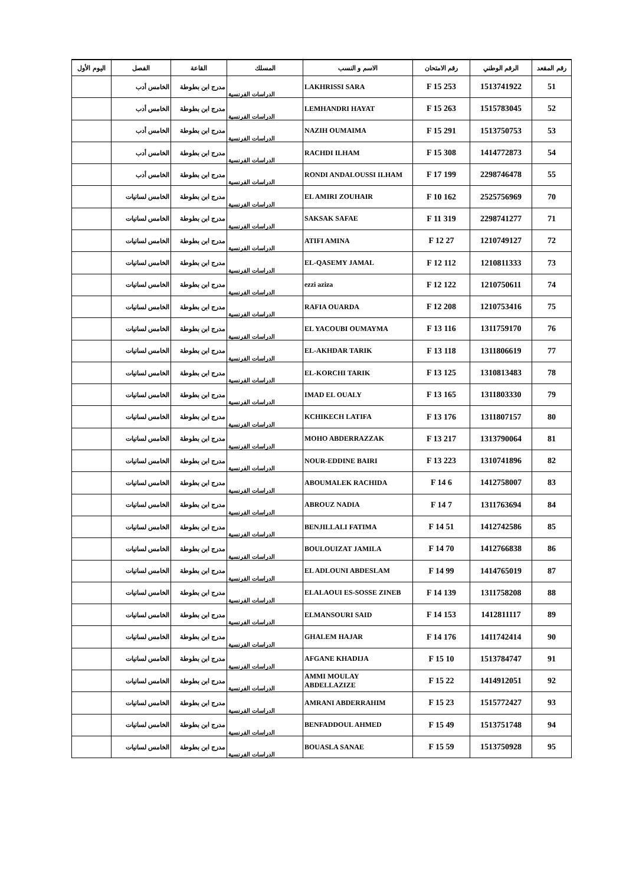| رقم المقعد | الرقم الوطني | رقم الامتحان | الاسم و النسب | المسلك | القاعة | الفصل | اليوم الأول |
| --- | --- | --- | --- | --- | --- | --- | --- |
| 51 | 1513741922 | 253 F 15 | LAKHRISSI SARA | الدراسات الفرنسية | مدرج ابن بطوطة | الخامس أدب | |
| 52 | 1515783045 | 263 F 15 | LEMHANDRI HAYAT | الدراسات الفرنسية | مدرج ابن بطوطة | الخامس أدب | |
| 53 | 1513750753 | 291 F 15 | NAZIH OUMAIMA | الدراسات الفرنسية | مدرج ابن بطوطة | الخامس أدب | |
| 54 | 1414772873 | 308 F 15 | RACHDI ILHAM | الدراسات الفرنسية | مدرج ابن بطوطة | الخامس أدب | |
| 55 | 2298746478 | 199 F 17 | RONDI ANDALOUSSI ILHAM | الدراسات الفرنسية | مدرج ابن بطوطة | الخامس أدب | |
| 70 | 2525756969 | 162 F 10 | EL AMIRI ZOUHAIR | الدراسات الفرنسية | مدرج ابن بطوطة | الخامس لسانيات | |
| 71 | 2298741277 | 319 F 11 | SAKSAK SAFAE | الدراسات الفرنسية | مدرج ابن بطوطة | الخامس لسانيات | |
| 72 | 1210749127 | 27 F 12 | ATIFI AMINA | الدراسات الفرنسية | مدرج ابن بطوطة | الخامس لسانيات | |
| 73 | 1210811333 | 112 F 12 | EL-QASEMY JAMAL | الدراسات الفرنسية | مدرج ابن بطوطة | الخامس لسانيات | |
| 74 | 1210750611 | 122 F 12 | ezzi aziza | الدراسات الفرنسية | مدرج ابن بطوطة | الخامس لسانيات | |
| 75 | 1210753416 | 208 F 12 | RAFIA OUARDA | الدراسات الفرنسية | مدرج ابن بطوطة | الخامس لسانيات | |
| 76 | 1311759170 | 116 F 13 | EL YACOUBI OUMAYMA | الدراسات الفرنسية | مدرج ابن بطوطة | الخامس لسانيات | |
| 77 | 1311806619 | 118 F 13 | EL-AKHDAR TARIK | الدراسات الفرنسية | مدرج ابن بطوطة | الخامس لسانيات | |
| 78 | 1310813483 | 125 F 13 | EL-KORCHI TARIK | الدراسات الفرنسية | مدرج ابن بطوطة | الخامس لسانيات | |
| 79 | 1311803330 | 165 F 13 | IMAD EL OUALY | الدراسات الفرنسية | مدرج ابن بطوطة | الخامس لسانيات | |
| 80 | 1311807157 | 176 F 13 | KCHIKECH LATIFA | الدراسات الفرنسية | مدرج ابن بطوطة | الخامس لسانيات | |
| 81 | 1313790064 | 217 F 13 | MOHO ABDERRAZZAK | الدراسات الفرنسية | مدرج ابن بطوطة | الخامس لسانيات | |
| 82 | 1310741896 | 223 F 13 | NOUR-EDDINE BAIRI | الدراسات الفرنسية | مدرج ابن بطوطة | الخامس لسانيات | |
| 83 | 1412758007 | 6 F 14 | ABOUMALEK RACHIDA | الدراسات الفرنسية | مدرج ابن بطوطة | الخامس لسانيات | |
| 84 | 1311763694 | 7 F 14 | ABROUZ NADIA | الدراسات الفرنسية | مدرج ابن بطوطة | الخامس لسانيات | |
| 85 | 1412742586 | 51 F 14 | BENJILLALI FATIMA | الدراسات الفرنسية | مدرج ابن بطوطة | الخامس لسانيات | |
| 86 | 1412766838 | 70 F 14 | BOULOUIZAT JAMILA | الدراسات الفرنسية | مدرج ابن بطوطة | الخامس لسانيات | |
| 87 | 1414765019 | 99 F 14 | EL ADLOUNI ABDESLAM | الدراسات الفرنسية | مدرج ابن بطوطة | الخامس لسانيات | |
| 88 | 1311758208 | 139 F 14 | ELALAOUI ES-SOSSE ZINEB | الدراسات الفرنسية | مدرج ابن بطوطة | الخامس لسانيات | |
| 89 | 1412811117 | 153 F 14 | ELMANSOURI SAID | الدراسات الفرنسية | مدرج ابن بطوطة | الخامس لسانيات | |
| 90 | 1411742414 | 176 F 14 | GHALEM HAJAR | الدراسات الفرنسية | مدرج ابن بطوطة | الخامس لسانيات | |
| 91 | 1513784747 | 10 F 15 | AFGANE KHADIJA | الدراسات الفرنسية | مدرج ابن بطوطة | الخامس لسانيات | |
| 92 | 1414912051 | 22 F 15 | AMMI MOULAY ABDELLAZIZE | الدراسات الفرنسية | مدرج ابن بطوطة | الخامس لسانيات | |
| 93 | 1515772427 | 23 F 15 | AMRANI ABDERRAHIM | الدراسات الفرنسية | مدرج ابن بطوطة | الخامس لسانيات | |
| 94 | 1513751748 | 49 F 15 | BENFADDOUL AHMED | الدراسات الفرنسية | مدرج ابن بطوطة | الخامس لسانيات | |
| 95 | 1513750928 | 59 F 15 | BOUASLA SANAE | الدراسات الفرنسية | مدرج ابن بطوطة | الخامس لسانيات | |